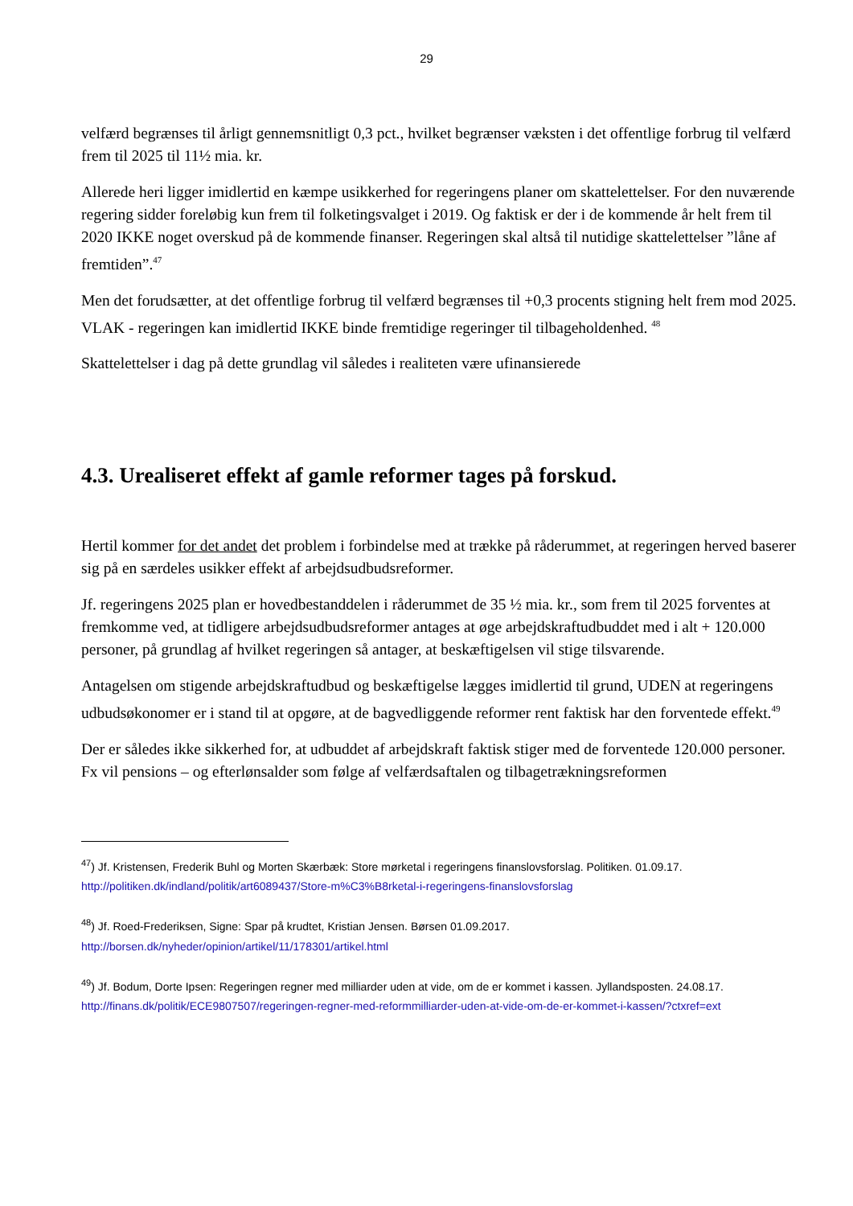29
velfærd begrænses til årligt gennemsnitligt 0,3 pct., hvilket begrænser væksten i det offentlige forbrug til velfærd frem til 2025 til 11½ mia. kr.
Allerede heri ligger imidlertid en kæmpe usikkerhed for regeringens planer om skattelettelser. For den nuværende regering sidder foreløbig kun frem til folketingsvalget i 2019. Og faktisk er der i de kommende år helt frem til 2020 IKKE noget overskud på de kommende finanser. Regeringen skal altså til nutidige skattelettelser ”låne af fremtiden”.<sup>47</sup>
Men det forudsætter, at det offentlige forbrug til velfærd begrænses til +0,3 procents stigning helt frem mod 2025. VLAK - regeringen kan imidlertid IKKE binde fremtidige regeringer til tilbageholdenhed. <sup>48</sup>
Skattelettelser i dag på dette grundlag vil således i realiteten være ufinansierede
4.3. Urealiseret effekt af gamle reformer tages på forskud.
Hertil kommer for det andet det problem i forbindelse med at trække på råderummet, at regeringen herved baserer sig på en særdeles usikker effekt af arbejdsudbudsreformer.
Jf. regeringens 2025 plan er hovedbestanddelen i råderummet de 35 ½ mia. kr., som frem til 2025 forventes at fremkomme ved, at tidligere arbejdsudbudsreformer antages at øge arbejdskraftudbuddet med i alt + 120.000 personer, på grundlag af hvilket regeringen så antager, at beskæftigelsen vil stige tilsvarende.
Antagelsen om stigende arbejdskraftudbud og beskæftigelse lægges imidlertid til grund, UDEN at regeringens udbudsøkonomer er i stand til at opgøre, at de bagvedliggende reformer rent faktisk har den forventede effekt.<sup>49</sup>
Der er således ikke sikkerhed for, at udbuddet af arbejdskraft faktisk stiger med de forventede 120.000 personer. Fx vil pensions – og efterlønsalder som følge af velfærdsaftalen og tilbagetrækningsreformen
<sup>47</sup>) Jf. Kristensen, Frederik Buhl og Morten Skærbæk: Store mørketal i regeringens finanslovsforslag. Politiken. 01.09.17.
http://politiken.dk/indland/politik/art6089437/Store-m%C3%B8rketal-i-regeringens-finanslovsforslag
<sup>48</sup>) Jf. Roed-Frederiksen, Signe: Spar på krudtet, Kristian Jensen. Børsen 01.09.2017.
http://borsen.dk/nyheder/opinion/artikel/11/178301/artikel.html
<sup>49</sup>) Jf. Bodum, Dorte Ipsen: Regeringen regner med milliarder uden at vide, om de er kommet i kassen. Jyllandsposten. 24.08.17.
http://finans.dk/politik/ECE9807507/regeringen-regner-med-reformmilliarder-uden-at-vide-om-de-er-kommet-i-kassen/?ctxref=ext